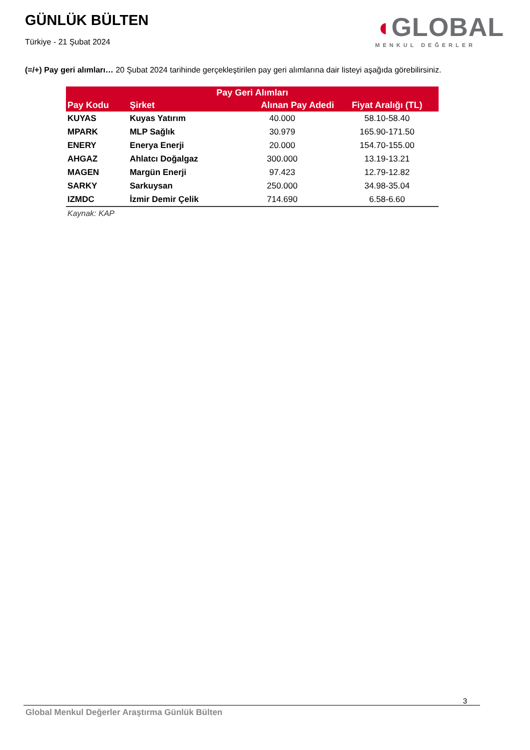GÜNLÜK BÜLTEN
Türkiye - 21 Şubat 2024
◖GLOBAL
MENKUL DEĞERLER
(=/+) Pay geri alımları… 20 Şubat 2024 tarihinde gerçekleştirilen pay geri alımlarına dair listeyi aşağıda görebilirsiniz.
| Pay Geri Alımları | | | |
| --- | --- | --- | --- |
| Pay Kodu | Şirket | Alınan Pay Adedi | Fiyat Aralığı (TL) |
| KUYAS | Kuyas Yatırım | 40.000 | 58.10-58.40 |
| MPARK | MLP Sağlık | 30.979 | 165.90-171.50 |
| ENERY | Enerya Enerji | 20.000 | 154.70-155.00 |
| AHGAZ | Ahlatcı Doğalgaz | 300.000 | 13.19-13.21 |
| MAGEN | Margün Enerji | 97.423 | 12.79-12.82 |
| SARKY | Sarkuysan | 250.000 | 34.98-35.04 |
| IZMDC | İzmir Demir Çelik | 714.690 | 6.58-6.60 |
Kaynak: KAP
3
Global Menkul Değerler Araştırma Günlük Bülten